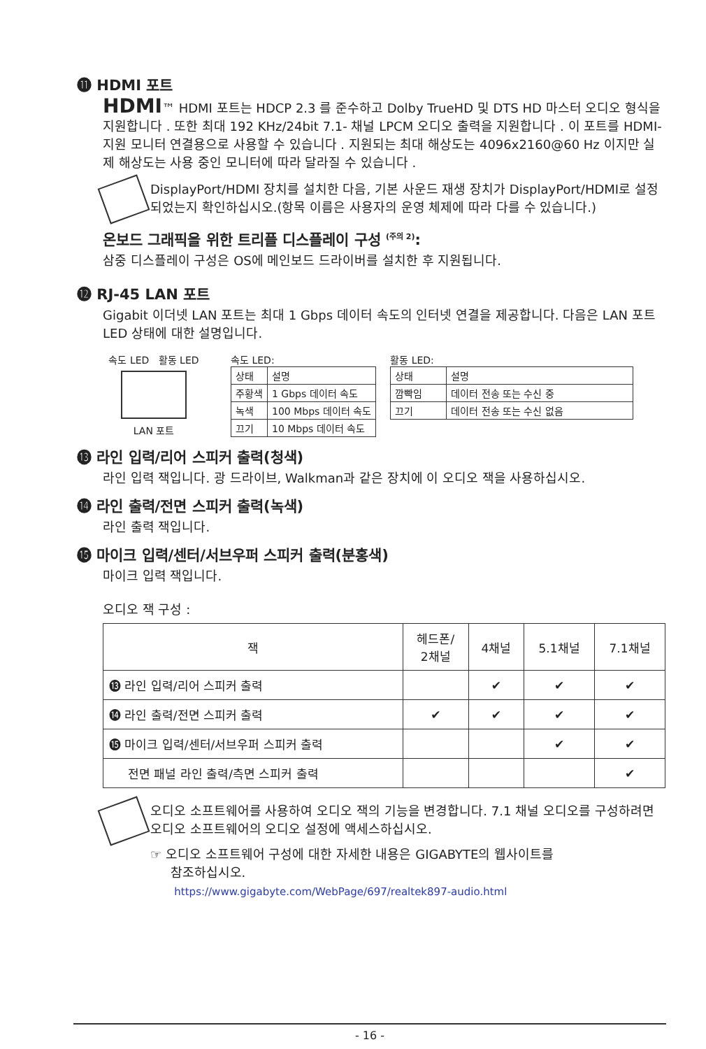⓫ HDMI 포트
HDMI™ HDMI 포트는 HDCP 2.3 를 준수하고 Dolby TrueHD 및 DTS HD 마스터 오디오 형식을 지원합니다 . 또한 최대 192 KHz/24bit 7.1- 채널 LPCM 오디오 출력을 지원합니다 . 이 포트를 HDMI- 지원 모니터 연결용으로 사용할 수 있습니다 . 지원되는 최대 해상도는 4096x2160@60 Hz 이지만 실제 해상도는 사용 중인 모니터에 따라 달라질 수 있습니다 .
DisplayPort/HDMI 장치를 설치한 다음, 기본 사운드 재생 장치가 DisplayPort/HDMI로 설정되었는지 확인하십시오.(항목 이름은 사용자의 운영 체제에 따라 다를 수 있습니다.)
온보드 그래픽을 위한 트리플 디스플레이 구성 <sup>(주의 2)</sup>:
삼중 디스플레이 구성은 OS에 메인보드 드라이버를 설치한 후 지원됩니다.
⓬ RJ-45 LAN 포트
Gigabit 이더넷 LAN 포트는 최대 1 Gbps 데이터 속도의 인터넷 연결을 제공합니다. 다음은 LAN 포트 LED 상태에 대한 설명입니다.
속도 LED 활동 LED
LAN 포트
속도 LED:
| 상태 | 설명 |
| --- | --- |
| 주황색 | 1 Gbps 데이터 속도 |
| 녹색 | 100 Mbps 데이터 속도 |
| 끄기 | 10 Mbps 데이터 속도 |
활동 LED:
| 상태 | 설명 |
| --- | --- |
| 깜빡임 | 데이터 전송 또는 수신 중 |
| 끄기 | 데이터 전송 또는 수신 없음 |
⓭ 라인 입력/리어 스피커 출력(청색)
라인 입력 잭입니다. 광 드라이브, Walkman과 같은 장치에 이 오디오 잭을 사용하십시오.
⓮ 라인 출력/전면 스피커 출력(녹색)
라인 출력 잭입니다.
⓯ 마이크 입력/센터/서브우퍼 스피커 출력(분홍색)
마이크 입력 잭입니다.
오디오 잭 구성 :
| 잭 | 헤드폰/ 2채널 | 4채널 | 5.1채널 | 7.1채널 |
| --- | --- | --- | --- | --- |
| ⓭ 라인 입력/리어 스피커 출력 | | ✔ | ✔ | ✔ |
| ⓮ 라인 출력/전면 스피커 출력 | ✔ | ✔ | ✔ | ✔ |
| ⓯ 마이크 입력/센터/서브우퍼 스피커 출력 | | | ✔ | ✔ |
| 전면 패널 라인 출력/측면 스피커 출력 | | | | ✔ |
오디오 소프트웨어를 사용하여 오디오 잭의 기능을 변경합니다. 7.1 채널 오디오를 구성하려면 오디오 소프트웨어의 오디오 설정에 액세스하십시오.
☞ 오디오 소프트웨어 구성에 대한 자세한 내용은 GIGABYTE의 웹사이트를
참조하십시오.
https://www.gigabyte.com/WebPage/697/realtek897-audio.html
- 16 -